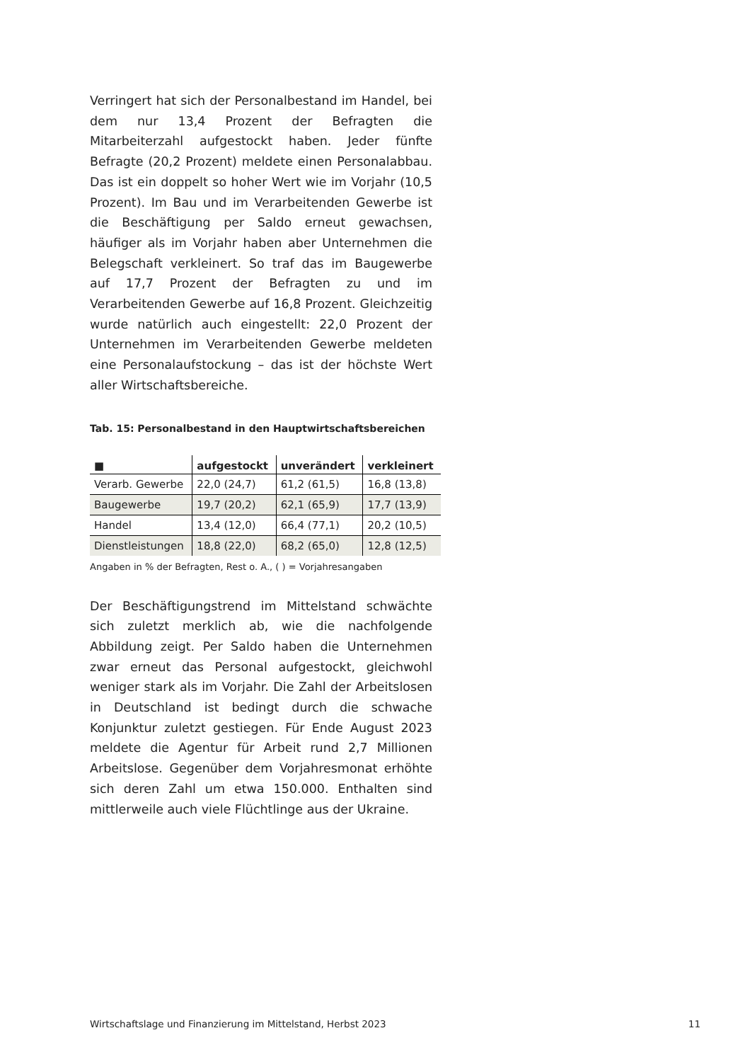Verringert hat sich der Personalbestand im Handel, bei dem nur 13,4 Prozent der Befragten die Mitarbeiterzahl aufgestockt haben. Jeder fünfte Befragte (20,2 Prozent) meldete einen Personalabbau. Das ist ein doppelt so hoher Wert wie im Vorjahr (10,5 Prozent). Im Bau und im Verarbeitenden Gewerbe ist die Beschäftigung per Saldo erneut gewachsen, häufiger als im Vorjahr haben aber Unternehmen die Belegschaft verkleinert. So traf das im Baugewerbe auf 17,7 Prozent der Befragten zu und im Verarbeitenden Gewerbe auf 16,8 Prozent. Gleichzeitig wurde natürlich auch eingestellt: 22,0 Prozent der Unternehmen im Verarbeitenden Gewerbe meldeten eine Personalaufstockung – das ist der höchste Wert aller Wirtschaftsbereiche.
Tab. 15: Personalbestand in den Hauptwirtschaftsbereichen
| ■ | aufgestockt | unverändert | verkleinert |
| --- | --- | --- | --- |
| Verarb. Gewerbe | 22,0 (24,7) | 61,2 (61,5) | 16,8 (13,8) |
| Baugewerbe | 19,7 (20,2) | 62,1 (65,9) | 17,7 (13,9) |
| Handel | 13,4 (12,0) | 66,4 (77,1) | 20,2 (10,5) |
| Dienstleistungen | 18,8 (22,0) | 68,2 (65,0) | 12,8 (12,5) |
Angaben in % der Befragten, Rest o. A., ( ) = Vorjahresangaben
Der Beschäftigungstrend im Mittelstand schwächte sich zuletzt merklich ab, wie die nachfolgende Abbildung zeigt. Per Saldo haben die Unternehmen zwar erneut das Personal aufgestockt, gleichwohl weniger stark als im Vorjahr. Die Zahl der Arbeitslosen in Deutschland ist bedingt durch die schwache Konjunktur zuletzt gestiegen. Für Ende August 2023 meldete die Agentur für Arbeit rund 2,7 Millionen Arbeitslose. Gegenüber dem Vorjahresmonat erhöhte sich deren Zahl um etwa 150.000. Enthalten sind mittlerweile auch viele Flüchtlinge aus der Ukraine.
Wirtschaftslage und Finanzierung im Mittelstand, Herbst 2023 11